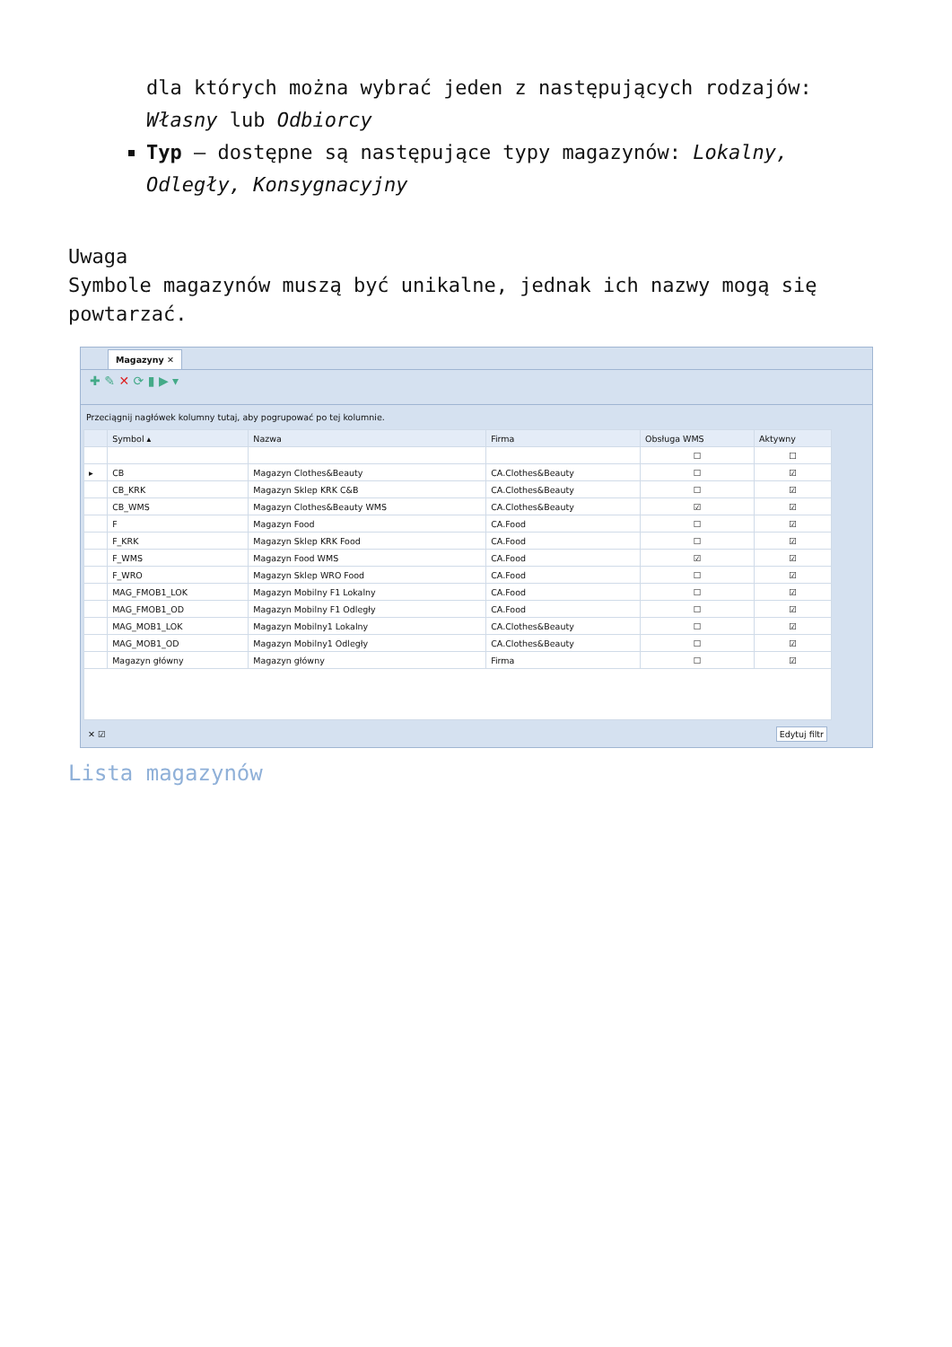dla których można wybrać jeden z następujących rodzajów: Własny lub Odbiorcy
Typ – dostępne są następujące typy magazynów: Lokalny, Odległy, Konsygnacyjny
Uwaga
Symbole magazynów muszą być unikalne, jednak ich nazwy mogą się powtarzać.
Magazyny ✕
✚ ✎ ✕ ⟳ ▮ ▶ ▾
Przeciągnij nagłówek kolumny tutaj, aby pogrupować po tej kolumnie.
| | Symbol ▴ | Nazwa | Firma | Obsługa WMS | Aktywny |
| --- | --- | --- | --- | --- | --- |
| | | | | ☐ | ☐ |
| ▸ | CB | Magazyn Clothes&Beauty | CA.Clothes&Beauty | ☐ | ☑ |
| | CB_KRK | Magazyn Sklep KRK C&B | CA.Clothes&Beauty | ☐ | ☑ |
| | CB_WMS | Magazyn Clothes&Beauty WMS | CA.Clothes&Beauty | ☑ | ☑ |
| | F | Magazyn Food | CA.Food | ☐ | ☑ |
| | F_KRK | Magazyn Sklep KRK Food | CA.Food | ☐ | ☑ |
| | F_WMS | Magazyn Food WMS | CA.Food | ☑ | ☑ |
| | F_WRO | Magazyn Sklep WRO Food | CA.Food | ☐ | ☑ |
| | MAG_FMOB1_LOK | Magazyn Mobilny F1 Lokalny | CA.Food | ☐ | ☑ |
| | MAG_FMOB1_OD | Magazyn Mobilny F1 Odległy | CA.Food | ☐ | ☑ |
| | MAG_MOB1_LOK | Magazyn Mobilny1 Lokalny | CA.Clothes&Beauty | ☐ | ☑ |
| | MAG_MOB1_OD | Magazyn Mobilny1 Odległy | CA.Clothes&Beauty | ☐ | ☑ |
| | Magazyn główny | Magazyn główny | Firma | ☐ | ☑ |
✕ ☑ Edytuj filtr
Lista magazynów